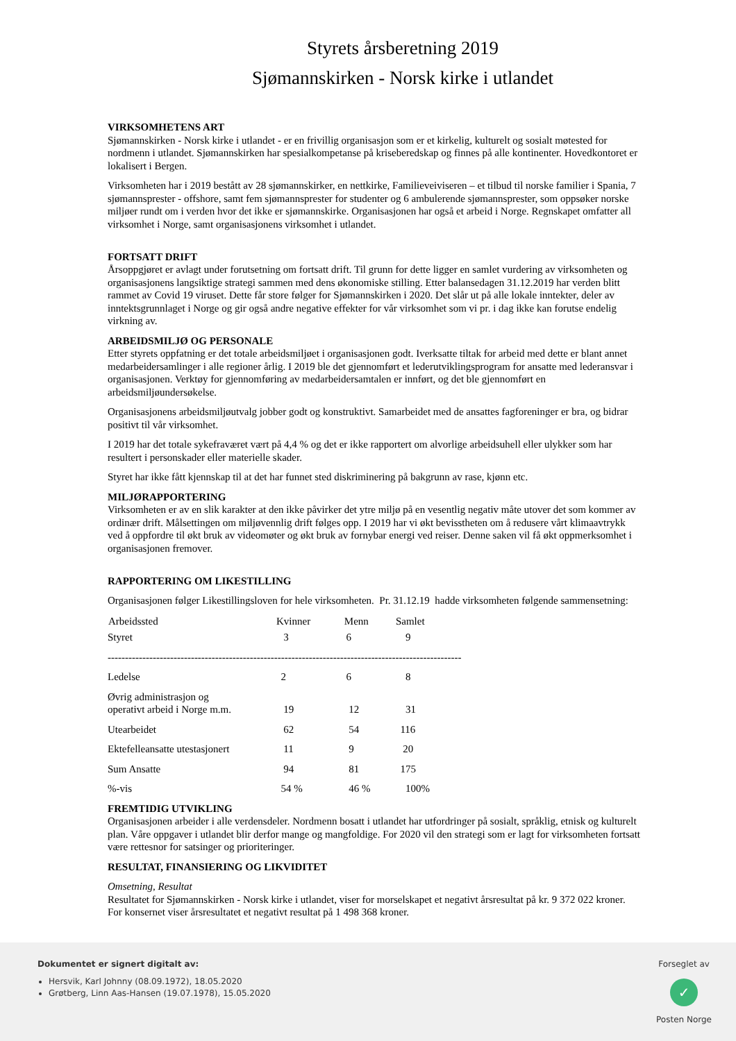Styrets årsberetning 2019
Sjømannskirken - Norsk kirke i utlandet
VIRKSOMHETENS ART
Sjømannskirken - Norsk kirke i utlandet - er en frivillig organisasjon som er et kirkelig, kulturelt og sosialt møtested for nordmenn i utlandet. Sjømannskirken har spesialkompetanse på kriseberedskap og finnes på alle kontinenter. Hovedkontoret er lokalisert i Bergen.
Virksomheten har i 2019 bestått av 28 sjømannskirker, en nettkirke, Familieveiviseren – et tilbud til norske familier i Spania, 7 sjømannsprester - offshore, samt fem sjømannsprester for studenter og 6 ambulerende sjømannsprester, som oppsøker norske miljøer rundt om i verden hvor det ikke er sjømannskirke. Organisasjonen har også et arbeid i Norge. Regnskapet omfatter all virksomhet i Norge, samt organisasjonens virksomhet i utlandet.
FORTSATT DRIFT
Årsoppgjøret er avlagt under forutsetning om fortsatt drift. Til grunn for dette ligger en samlet vurdering av virksomheten og organisasjonens langsiktige strategi sammen med dens økonomiske stilling. Etter balansedagen 31.12.2019 har verden blitt rammet av Covid 19 viruset. Dette får store følger for Sjømannskirken i 2020. Det slår ut på alle lokale inntekter, deler av inntektsgrunnlaget i Norge og gir også andre negative effekter for vår virksomhet som vi pr. i dag ikke kan forutse endelig virkning av.
ARBEIDSMILJØ OG PERSONALE
Etter styrets oppfatning er det totale arbeidsmiljøet i organisasjonen godt. Iverksatte tiltak for arbeid med dette er blant annet medarbeidersamlinger i alle regioner årlig. I 2019 ble det gjennomført et lederutviklingsprogram for ansatte med lederansvar i organisasjonen. Verktøy for gjennomføring av medarbeidersamtalen er innført, og det ble gjennomført en arbeidsmiljøundersøkelse.
Organisasjonens arbeidsmiljøutvalg jobber godt og konstruktivt. Samarbeidet med de ansattes fagforeninger er bra, og bidrar positivt til vår virksomhet.
I 2019 har det totale sykefraværet vært på 4,4 % og det er ikke rapportert om alvorlige arbeidsuhell eller ulykker som har resultert i personskader eller materielle skader.
Styret har ikke fått kjennskap til at det har funnet sted diskriminering på bakgrunn av rase, kjønn etc.
MILJØRAPPORTERING
Virksomheten er av en slik karakter at den ikke påvirker det ytre miljø på en vesentlig negativ måte utover det som kommer av ordinær drift. Målsettingen om miljøvennlig drift følges opp. I 2019 har vi økt bevisstheten om å redusere vårt klimaavtrykk ved å oppfordre til økt bruk av videomøter og økt bruk av fornybar energi ved reiser. Denne saken vil få økt oppmerksomhet i organisasjonen fremover.
RAPPORTERING OM LIKESTILLING
Organisasjonen følger Likestillingsloven for hele virksomheten. Pr. 31.12.19 hadde virksomheten følgende sammensetning:
| Arbeidssted | Kvinner | Menn | Samlet |
| --- | --- | --- | --- |
| Styret | 3 | 6 | 9 |
| ------------------------------------------------------------------------------------------------------ | | | |
| Ledelse | 2 | 6 | 8 |
| Øvrig administrasjon og operativt arbeid i Norge m.m. | 19 | 12 | 31 |
| Utearbeidet | 62 | 54 | 116 |
| Ektefelleansatte utestasjonert | 11 | 9 | 20 |
| Sum Ansatte | 94 | 81 | 175 |
| %-vis | 54 % | 46 % | 100% |
FREMTIDIG UTVIKLING
Organisasjonen arbeider i alle verdensdeler. Nordmenn bosatt i utlandet har utfordringer på sosialt, språklig, etnisk og kulturelt plan. Våre oppgaver i utlandet blir derfor mange og mangfoldige. For 2020 vil den strategi som er lagt for virksomheten fortsatt være rettesnor for satsinger og prioriteringer.
RESULTAT, FINANSIERING OG LIKVIDITET
Omsetning, Resultat
Resultatet for Sjømannskirken - Norsk kirke i utlandet, viser for morselskapet et negativt årsresultat på kr. 9 372 022 kroner. For konsernet viser årsresultatet et negativt resultat på 1 498 368 kroner.
Dokumentet er signert digitalt av:
Hersvik, Karl Johnny (08.09.1972), 18.05.2020
Grøtberg, Linn Aas-Hansen (19.07.1978), 15.05.2020
Forseglet av
✓
Posten Norge